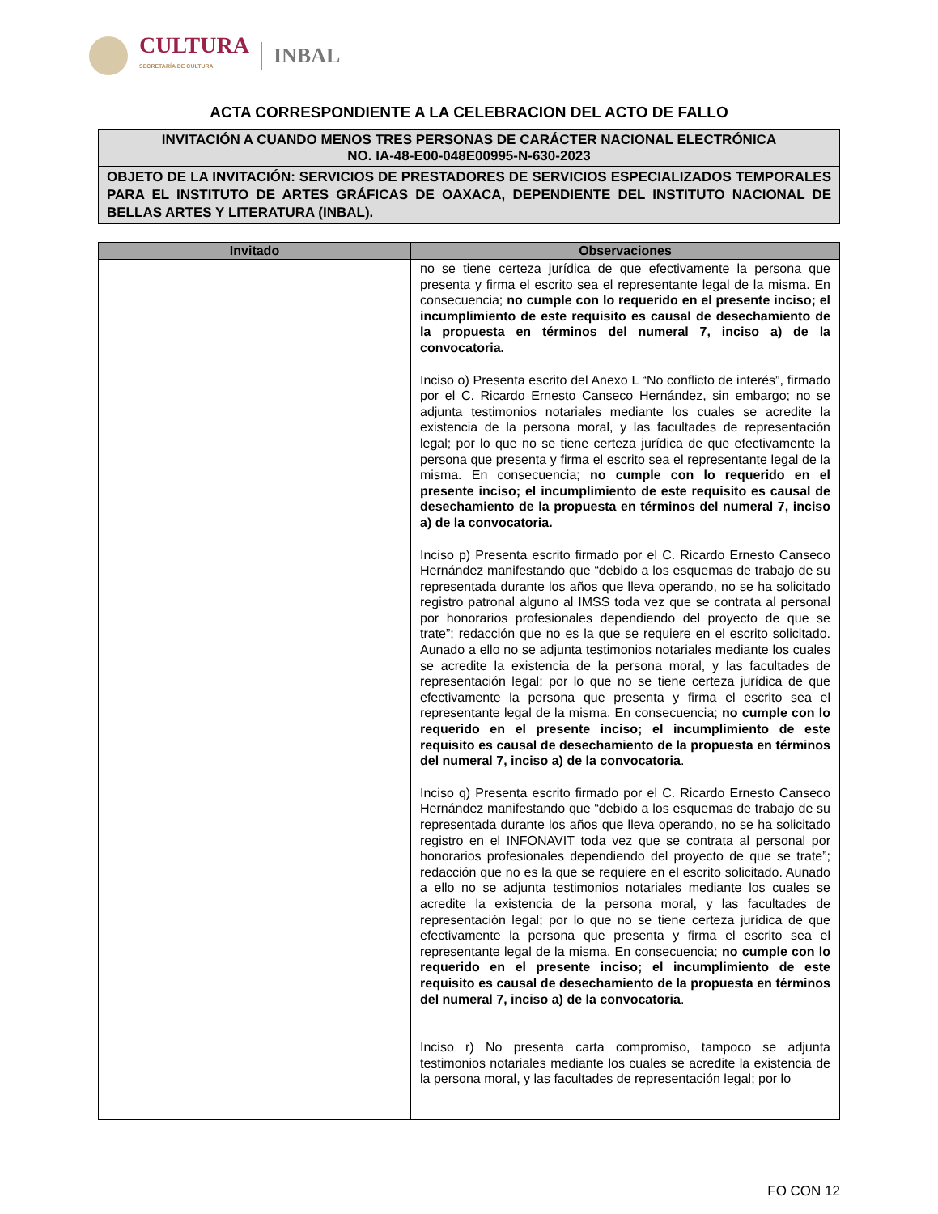CULTURA
SECRETARÍA DE CULTURA
INBAL
ACTA CORRESPONDIENTE A LA CELEBRACION DEL ACTO DE FALLO
INVITACIÓN A CUANDO MENOS TRES PERSONAS DE CARÁCTER NACIONAL ELECTRÓNICA
NO. IA-48-E00-048E00995-N-630-2023
OBJETO DE LA INVITACIÓN: SERVICIOS DE PRESTADORES DE SERVICIOS ESPECIALIZADOS TEMPORALES PARA EL INSTITUTO DE ARTES GRÁFICAS DE OAXACA, DEPENDIENTE DEL INSTITUTO NACIONAL DE BELLAS ARTES Y LITERATURA (INBAL).
| Invitado | Observaciones |
| --- | --- |
| | no se tiene certeza jurídica de que efectivamente la persona que presenta y firma el escrito sea el representante legal de la misma. En consecuencia; no cumple con lo requerido en el presente inciso; el incumplimiento de este requisito es causal de desechamiento de la propuesta en términos del numeral 7, inciso a) de la convocatoria. Inciso o) Presenta escrito del Anexo L “No conflicto de interés”, firmado por el C. Ricardo Ernesto Canseco Hernández, sin embargo; no se adjunta testimonios notariales mediante los cuales se acredite la existencia de la persona moral, y las facultades de representación legal; por lo que no se tiene certeza jurídica de que efectivamente la persona que presenta y firma el escrito sea el representante legal de la misma. En consecuencia; no cumple con lo requerido en el presente inciso; el incumplimiento de este requisito es causal de desechamiento de la propuesta en términos del numeral 7, inciso a) de la convocatoria. Inciso p) Presenta escrito firmado por el C. Ricardo Ernesto Canseco Hernández manifestando que “debido a los esquemas de trabajo de su representada durante los años que lleva operando, no se ha solicitado registro patronal alguno al IMSS toda vez que se contrata al personal por honorarios profesionales dependiendo del proyecto de que se trate”; redacción que no es la que se requiere en el escrito solicitado. Aunado a ello no se adjunta testimonios notariales mediante los cuales se acredite la existencia de la persona moral, y las facultades de representación legal; por lo que no se tiene certeza jurídica de que efectivamente la persona que presenta y firma el escrito sea el representante legal de la misma. En consecuencia; no cumple con lo requerido en el presente inciso; el incumplimiento de este requisito es causal de desechamiento de la propuesta en términos del numeral 7, inciso a) de la convocatoria . Inciso q) Presenta escrito firmado por el C. Ricardo Ernesto Canseco Hernández manifestando que “debido a los esquemas de trabajo de su representada durante los años que lleva operando, no se ha solicitado registro en el INFONAVIT toda vez que se contrata al personal por honorarios profesionales dependiendo del proyecto de que se trate”; redacción que no es la que se requiere en el escrito solicitado. Aunado a ello no se adjunta testimonios notariales mediante los cuales se acredite la existencia de la persona moral, y las facultades de representación legal; por lo que no se tiene certeza jurídica de que efectivamente la persona que presenta y firma el escrito sea el representante legal de la misma. En consecuencia; no cumple con lo requerido en el presente inciso; el incumplimiento de este requisito es causal de desechamiento de la propuesta en términos del numeral 7, inciso a) de la convocatoria . Inciso r) No presenta carta compromiso, tampoco se adjunta testimonios notariales mediante los cuales se acredite la existencia de la persona moral, y las facultades de representación legal; por lo |
FO CON 12